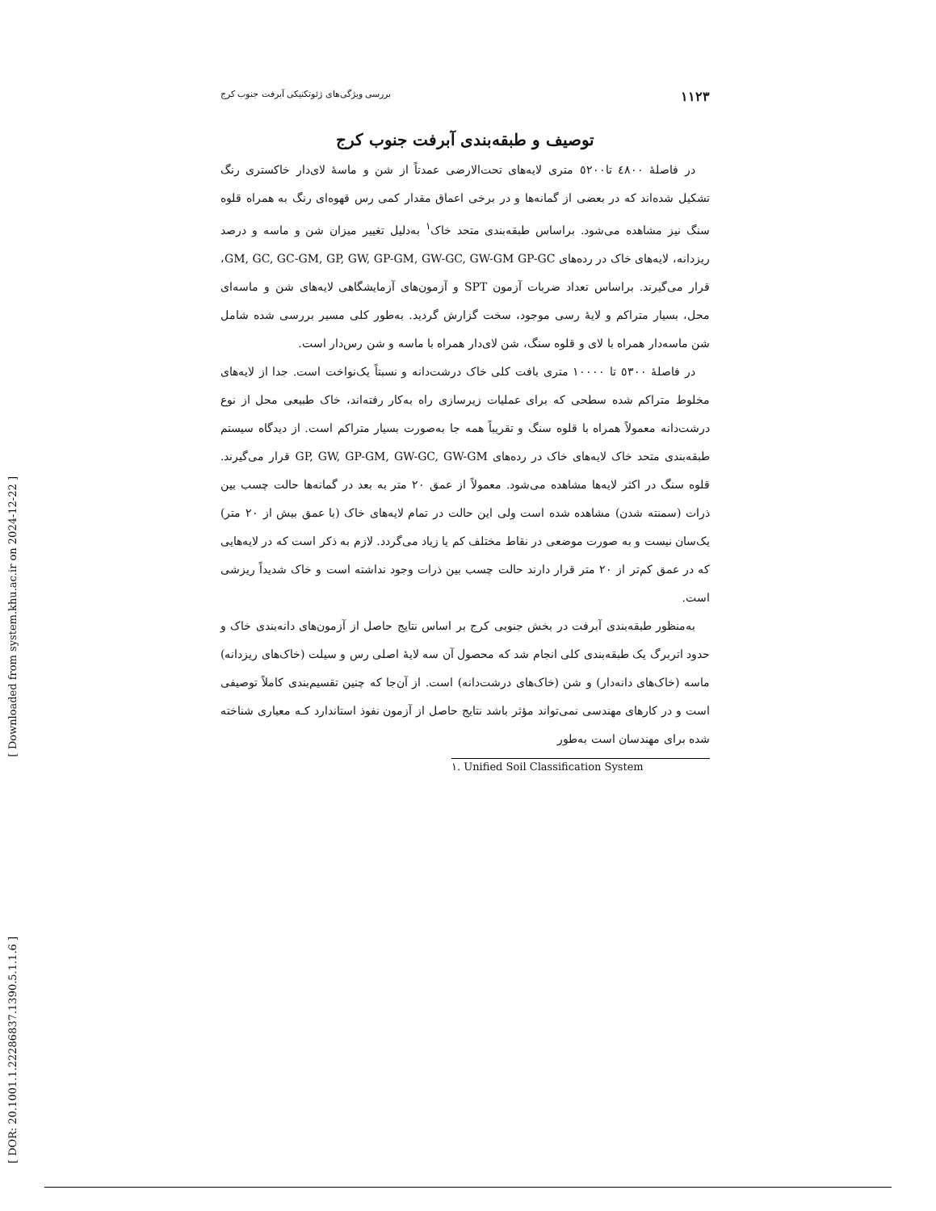۱۱۲۳ بررسی ویژگی‌های ژئوتکنیکی آبرفت جنوب کرج
توصیف و طبقه‌بندی آبرفت جنوب کرج
در فاصلهٔ ٤٨٠٠ تا٥٢٠٠ متری لایه‌های تحت‌الارضی عمدتاً از شن و ماسهٔ لای‌دار خاکستری رنگ تشکیل شده‌اند که در بعضی از گمانه‌ها و در برخی اعماق مقدار کمی رس قهوه‌ای رنگ به همراه قلوه سنگ نیز مشاهده می‌شود. براساس طبقه‌بندی متحد خاک<sup>۱</sup> به‌دلیل تغییر میزان شن و ماسه و درصد ریزدانه، لایه‌های خاک در رده‌های GM, GC, GC-GM, GP, GW, GP-GM, GW-GC, GW-GM GP-GC، قرار می‌گیرند. براساس تعداد ضربات آزمون SPT و آزمون‌های آزمایشگاهی لایه‌های شن و ماسه‌ای محل، بسیار متراکم و لایهٔ رسی موجود، سخت گزارش گردید. به‌طور کلی مسیر بررسی شده شامل شن ماسه‌دار همراه با لای و قلوه سنگ، شن لای‌دار همراه با ماسه و شن رس‌دار است.
در فاصلهٔ ٥٣٠٠ تا ١٠٠٠٠ متری بافت کلی خاک درشت‌دانه و نسبتاً یک‌نواخت است. جدا از لایه‌های مخلوط متراکم شده سطحی که برای عملیات زیرسازی راه به‌کار رفته‌اند، خاک طبیعی محل از نوع درشت‌دانه معمولاً همراه با قلوه سنگ و تقریباً همه جا به‌صورت بسیار متراکم است. از دیدگاه سیستم طبقه‌بندی متحد خاک لایه‌های خاک در رده‌های GP, GW, GP-GM, GW-GC, GW-GM قرار می‌گیرند. قلوه سنگ در اکثر لایه‌ها مشاهده می‌شود. معمولاً از عمق ٢٠ متر به بعد در گمانه‌ها حالت چسب بین ذرات (سمنته شدن) مشاهده شده است ولی این حالت در تمام لایه‌های خاک (با عمق بیش از ٢٠ متر) یک‌سان نیست و به صورت موضعی در نقاط مختلف کم یا زیاد می‌گردد. لازم به ذکر است که در لایه‌هایی که در عمق کم‌تر از ٢٠ متر قرار دارند حالت چسب بین ذرات وجود نداشته است و خاک شدیداً ریزشی است.
به‌منظور طبقه‌بندی آبرفت در بخش جنوبی کرج بر اساس نتایج حاصل از آزمون‌های دانه‌بندی خاک و حدود اتربرگ یک طبقه‌بندی کلی انجام شد که محصول آن سه لایهٔ اصلی رس و سیلت (خاک‌های ریزدانه) ماسه (خاک‌های دانه‌دار) و شن (خاک‌های درشت‌دانه) است. از آن‌جا که چنین تقسیم‌بندی کاملاً توصیفی است و در کارهای مهندسی نمی‌تواند مؤثر باشد نتایج حاصل از آزمون نفوذ استاندارد کـه معیاری شناخته شده برای مهندسان است به‌طور
١. Unified Soil Classification System
[ Downloaded from system.khu.ac.ir on 2024-12-22 ]
[ DOR: 20.1001.1.22286837.1390.5.1.1.6 ]